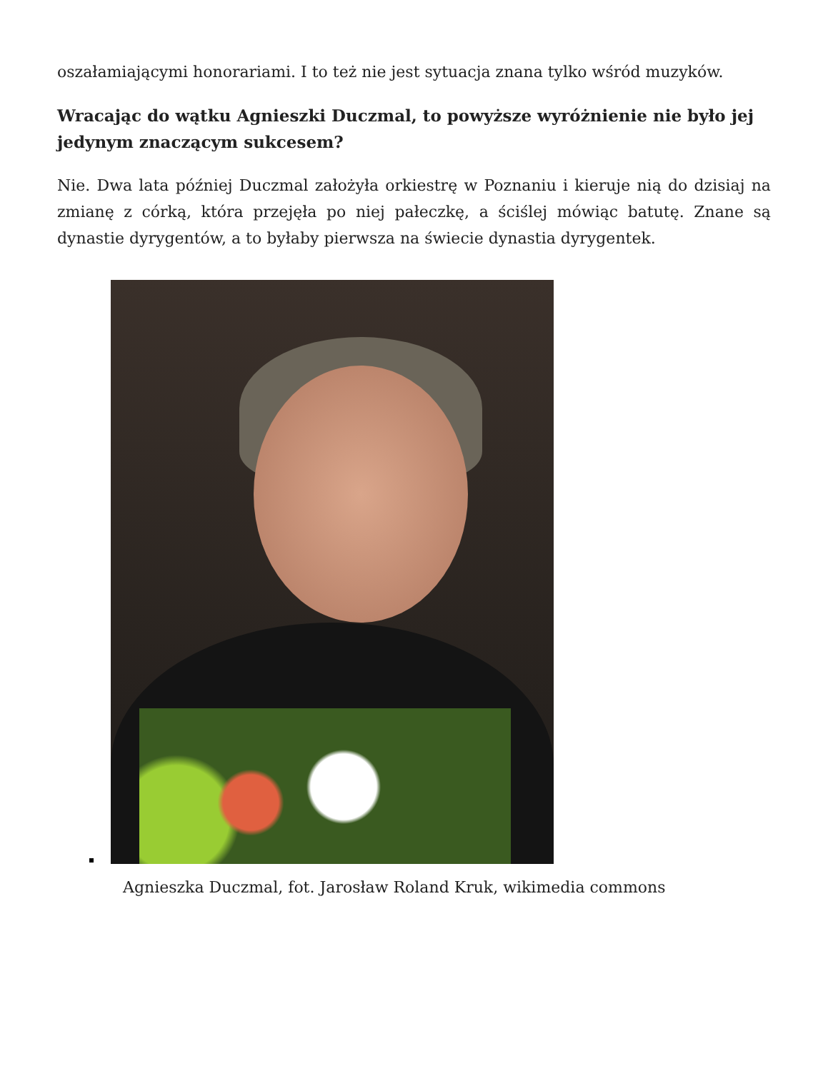oszałamiającymi honorariami. I to też nie jest sytuacja znana tylko wśród muzyków.
Wracając do wątku Agnieszki Duczmal, to powyższe wyróżnienie nie było jej jedynym znaczącym sukcesem?
Nie. Dwa lata później Duczmal założyła orkiestrę w Poznaniu i kieruje nią do dzisiaj na zmianę z córką, która przejęła po niej pałeczkę, a ściślej mówiąc batutę. Znane są dynastie dyrygentów, a to byłaby pierwsza na świecie dynastia dyrygentek.
Agnieszka Duczmal, fot. Jarosław Roland Kruk, wikimedia commons